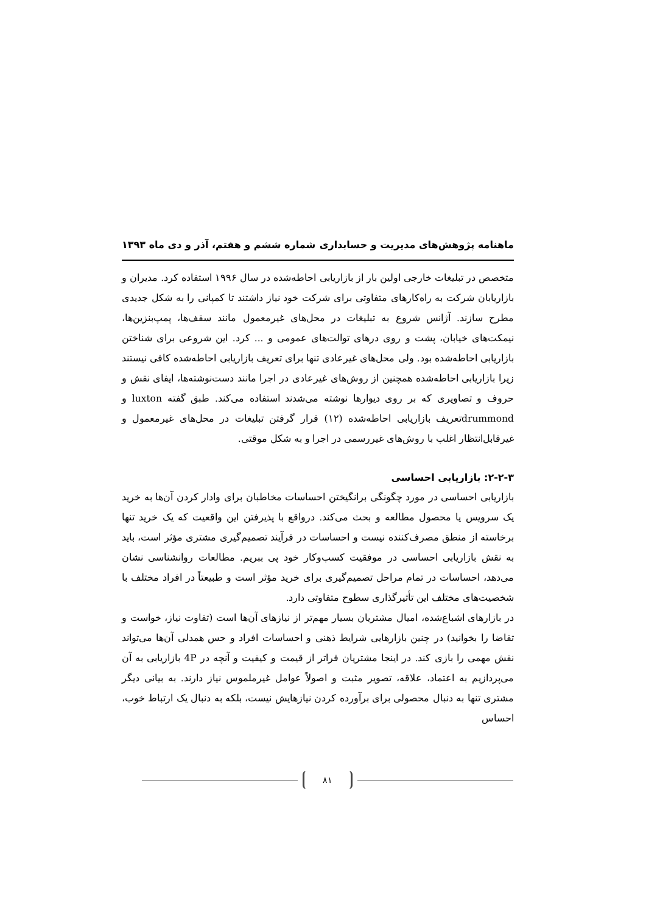ماهنامه پژوهش‌های مدیریت و حسابداری شماره ششم و هفتم، آذر و دی ماه ۱۳۹۳
متخصص در تبلیغات خارجی اولین بار از بازاریابی احاطه‌شده در سال ۱۹۹۶ استفاده کرد. مدیران و بازاریابان شرکت به راه‌کارهای متفاوتی برای شرکت خود نیاز داشتند تا کمپانی را به شکل جدیدی مطرح سازند. آژانس شروع به تبلیغات در محل‌های غیرمعمول مانند سقف‌ها، پمپ‌بنزین‌ها، نیمکت‌های خیابان، پشت و روی درهای توالت‌های عمومی و ... کرد. این شروعی برای شناختن بازاریابی احاطه‌شده بود. ولی محل‌های غیرعادی تنها برای تعریف بازاریابی احاطه‌شده کافی نیستند زیرا بازاریابی احاطه‌شده همچنین از روش‌های غیرعادی در اجرا مانند دست‌نوشته‌ها، ایفای نقش و حروف و تصاویری که بر روی دیوارها نوشته می‌شدند استفاده می‌کند. طبق گفته luxton و drummondتعریف بازاریابی احاطه‌شده (۱۲) قرار گرفتن تبلیغات در محل‌های غیرمعمول و غیرقابل‌انتظار اغلب با روش‌های غیررسمی در اجرا و به شکل موقتی.
۲-۲-۳: بازاریابی احساسی
بازاریابی احساسی در مورد چگونگی برانگیختن احساسات مخاطبان برای وادار کردن آن‌ها به خرید یک سرویس یا محصول مطالعه و بحث می‌کند. درواقع با پذیرفتن این واقعیت که یک خرید تنها برخاسته از منطق مصرف‌کننده نیست و احساسات در فرآیند تصمیم‌گیری مشتری مؤثر است، باید به نقش بازاریابی احساسی در موفقیت کسب‌وکار خود پی ببریم. مطالعات روانشناسی نشان می‌دهد، احساسات در تمام مراحل تصمیم‌گیری برای خرید مؤثر است و طبیعتاً در افراد مختلف با شخصیت‌های مختلف این تأثیرگذاری سطوح متفاوتی دارد.
در بازارهای اشباع‌شده، امیال مشتریان بسیار مهم‌تر از نیازهای آن‌ها است (تفاوت نیاز، خواست و تقاضا را بخوانید) در چنین بازارهایی شرایط ذهنی و احساسات افراد و حس همدلی آن‌ها می‌تواند نقش مهمی را بازی کند. در اینجا مشتریان فراتر از قیمت و کیفیت و آنچه در 4P بازاریابی به آن می‌پردازیم به اعتماد، علاقه، تصویر مثبت و اصولاً عوامل غیرملموس نیاز دارند. به بیانی دیگر مشتری تنها به دنبال محصولی برای برآورده کردن نیازهایش نیست، بلکه به دنبال یک ارتباط خوب، احساس
۸۱